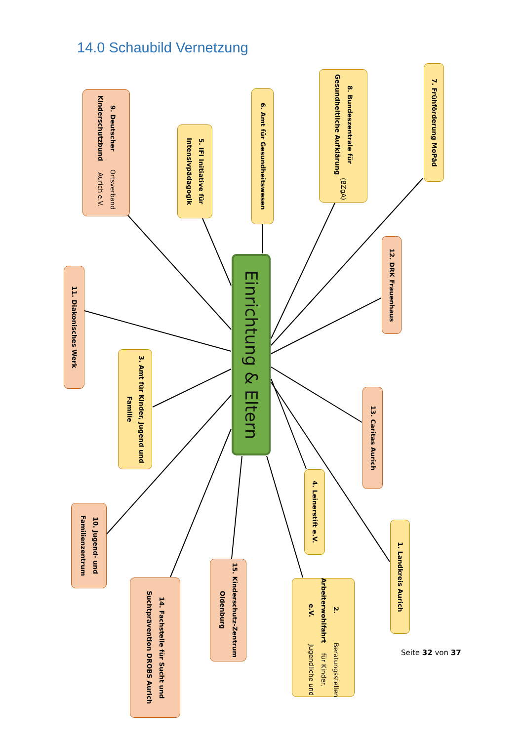14.0 Schaubild Vernetzung
7. Frühförderung MoPäd
8. Bundeszentrale für Gesundheitliche Aufklärung (BZgA)
6. Amt für Gesundheitswesen
9. Deutscher Kinderschutzbund Ortsverband Aurich e.V.
5. IFI Initiative für Intensivpädagogik
12. DRK Frauenhaus
Einrichtung & Eltern
11. Diakonisches Werk
3. Amt für Kinder, Jugend und Familie
13. Caritas Aurich
4. Leinerstift e.V.
10. Jugend- und Familienzentrum
1. Landkreis Aurich
15. Kinderschutz-Zentrum Oldenburg
14. Fachstelle für Sucht und Suchtprävention DROBS Aurich
2. Arbeiterwohlfahrt e.V. Beratungsstellen für Kinder, Jugendliche und
Seite 32 von 37